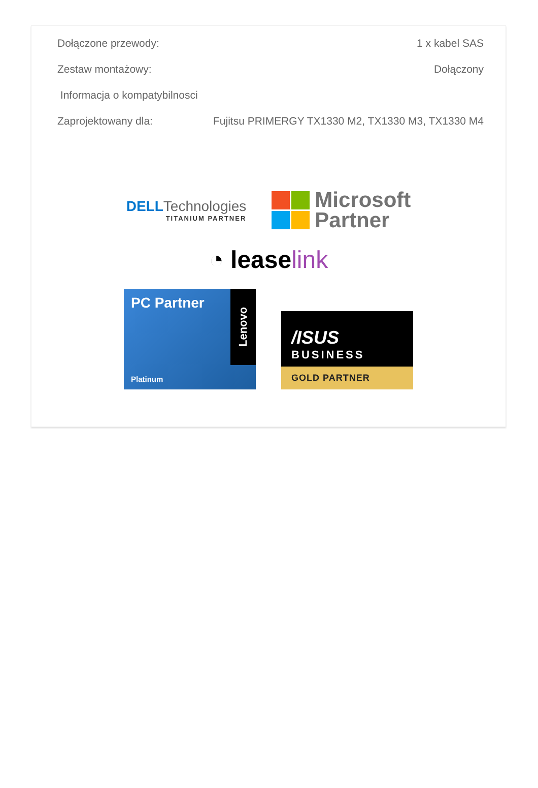| Dołączone przewody: | 1 x kabel SAS |
| Zestaw montażowy: | Dołączony |
| Informacja o kompatybilnosci | |
| Zaprojektowany dla: | Fujitsu PRIMERGY TX1330 M2, TX1330 M3, TX1330 M4 |
DELLTechnologies
TITANIUM PARTNER
Microsoft
Partner
◔ leaselink
PC Partner
Lenovo
Platinum
/ISUS
BUSINESS
GOLD PARTNER